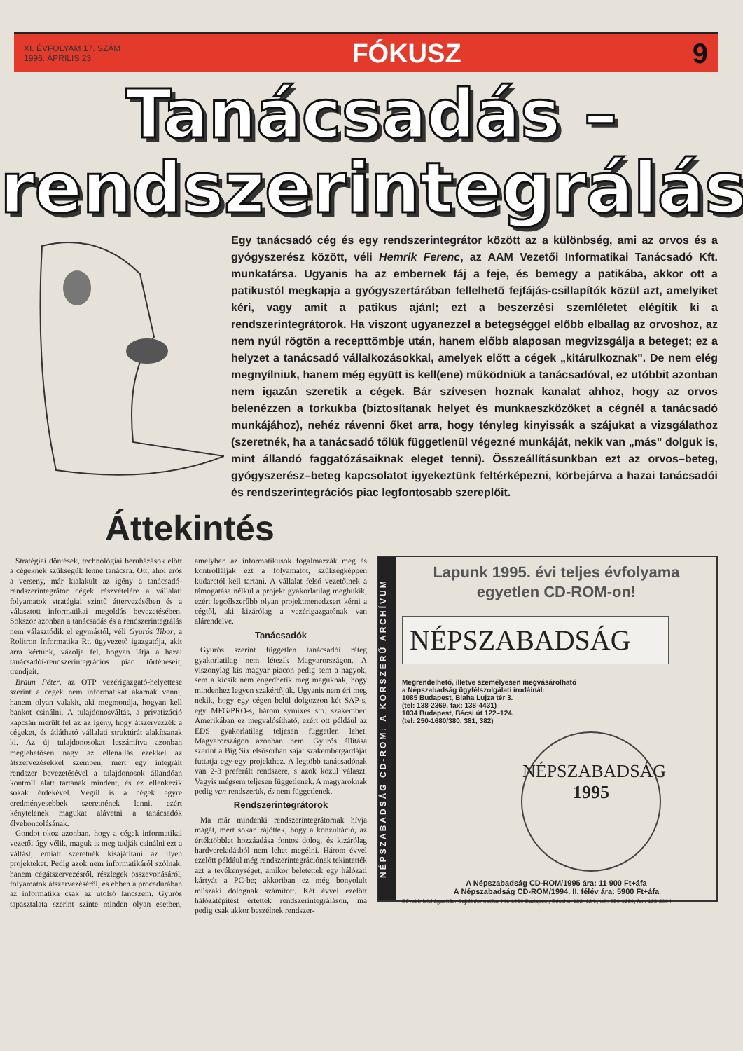XI. ÉVFOLYAM 17. SZÁM
1996. ÁPRILIS 23.
FÓKUSZ 9
Tanácsadás –
rendszerintegrálás
Egy tanácsadó cég és egy rendszerintegrátor között az a különbség, ami az orvos és a gyógyszerész között, véli Hemrik Ferenc, az AAM Vezetői Informatikai Tanácsadó Kft. munkatársa. Ugyanis ha az embernek fáj a feje, és bemegy a patikába, akkor ott a patikustól megkapja a gyógyszertárában fellelhető fejfájás-csillapítók közül azt, amelyiket kéri, vagy amit a patikus ajánl; ezt a beszerzési szemléletet elégítik ki a rendszerintegrátorok. Ha viszont ugyanezzel a betegséggel előbb elballag az orvoshoz, az nem nyúl rögtön a recepttömbje után, hanem előbb alaposan megvizsgálja a beteget; ez a helyzet a tanácsadó vállalkozásokkal, amelyek előtt a cégek „kitárulkoznak". De nem elég megnyílniuk, hanem még együtt is kell(ene) működniük a tanácsadóval, ez utóbbit azonban nem igazán szeretik a cégek. Bár szívesen hoznak kanalat ahhoz, hogy az orvos belenézzen a torkukba (biztosítanak helyet és munkaeszközöket a cégnél a tanácsadó munkájához), nehéz rávenni őket arra, hogy tényleg kinyissák a szájukat a vizsgálathoz (szeretnék, ha a tanácsadó tőlük függetlenül végezné munkáját, nekik van „más" dolguk is, mint állandó faggatózásaiknak eleget tenni). Összeállításunkban ezt az orvos–beteg, gyógyszerész–beteg kapcsolatot igyekeztünk feltérképezni, körbejárva a hazai tanácsadói és rendszerintegrációs piac legfontosabb szereplőit.
Áttekintés
Stratégiai döntések, technológiai beruházások előtt a cégeknek szükségük lenne tanácsra. Ott, ahol erős a verseny, már kialakult az igény a tanácsadó-rendszerintegrátor cégek részvételére a vállalati folyamatok stratégiai szintű áttervezésében és a választott informatikai megoldás bevezetésében. Sokszor azonban a tanácsadás és a rendszerintegrálás nem választódik el egymástól, véli Gyurós Tibor, a Rolitron Informatika Rt. ügyvezető igazgatója, akit arra kértünk, vázolja fel, hogyan látja a hazai tanácsadói-rendszerintegrációs piac történéseit, trendjeit.
Braun Péter, az OTP vezérigazgató-helyettese szerint a cégek nem informatikát akarnak venni, hanem olyan valakit, aki megmondja, hogyan kell bankot csinálni. A tulajdonosváltás, a privatizáció kapcsán merült fel az az igény, hogy átszervezzék a cégeket, és átlátható vállalati struktúrát alakítsanak ki. Az új tulajdonosokat leszámítva azonban meglehetősen nagy az ellenállás ezekkel az átszervezésekkel szemben, mert egy integrált rendszer bevezetésével a tulajdonosok állandóan kontroll alatt tartanak mindent, és ez ellenkezik sokak érdekével. Végül is a cégek egyre eredményesebbek szeretnének lenni, ezért kénytelenek magukat alávetni a tanácsadók élveboncolásának.
Gondot okoz azonban, hogy a cégek informatikai vezetői úgy vélik, maguk is meg tudják csinálni ezt a váltást, emiatt szeretnék kisajátítani az ilyen projekteket. Pedig azok nem informatikáról szólnak, hanem cégátszervezésről, részlegek összevonásáról, folyamatok átszervezéséről, és ebben a procedúrában az informatika csak az utolsó láncszem. Gyurós tapasztalata szerint szinte minden olyan esetben, amelyben az informatikusok fogalmazzák meg és kontrollálják ezt a folyamatot, szükségképpen kudarctól kell tartani. A vállalat felső vezetőinek a támogatása nélkül a projekt gyakorlatilag megbukik, ezért legcélszerűbb olyan projektmenedzsert kérni a cégtől, aki kizárólag a vezérigazgatónak van alárendelve.
Tanácsadók
Gyurós szerint független tanácsadói réteg gyakorlatilag nem létezik Magyarországon. A viszonylag kis magyar piacon pedig sem a nagyok, sem a kicsik nem engedhetik meg maguknak, hogy mindenhez legyen szakértőjük. Ugyanis nem éri meg nekik, hogy egy cégen belül dolgozzon két SAP-s, egy MFG/PRO-s, három symixes stb. szakember. Amerikában ez megvalósítható, ezért ott például az EDS gyakorlatilag teljesen független lehet. Magyarországon azonban nem. Gyurós állítása szerint a Big Six elsősorban saját szakembergárdáját futtatja egy-egy projekthez. A legtöbb tanácsadónak van 2-3 preferált rendszere, s azok közül választ. Vagyis mégsem teljesen függetlenek. A magyaroknak pedig van rendszerük, és nem függetlenek.
Rendszerintegrátorok
Ma már mindenki rendszerintegrátornak hívja magát, mert sokan rájöttek, hogy a konzultáció, az értéktöbblet hozzáadása fontos dolog, és kizárólag hardvereladásból nem lehet megélni. Három évvel ezelőtt például még rendszerintegrációnak tekintették azt a tevékenységet, amikor beletettek egy hálózati kártyát a PC-be; akkoriban ez még bonyolult műszaki dolognak számított. Két évvel ezelőtt hálózatépítést értettek rendszerintegráláson, ma pedig csak akkor beszélnek rendszer-
NÉPSZABADSÁG CD-ROM: A KORSZERŰ ARCHÍVUM
Lapunk 1995. évi teljes évfolyama egyetlen CD-ROM-on!
NÉPSZABADSÁG
Megrendelhető, illetve személyesen megvásárolható
a Népszabadság ügyfélszolgálati irodáinál:
1085 Budapest, Blaha Lujza tér 3.
(tel: 138-2369, fax: 138-4431)
1034 Budapest, Bécsi út 122–124.
(tel: 250-1680/380, 381, 382)
NÉPSZABADSÁG
1995
A Népszabadság CD-ROM/1995 ára: 11 900 Ft+áfa
A Népszabadság CD-ROM/1994. II. félév ára: 5900 Ft+áfa
Bővebb felvilágosítás: Sajtóinformatikai Kft. 1960 Budapest, Bécsi út 122–124., tel.: 250-1680, fax: 168-2004